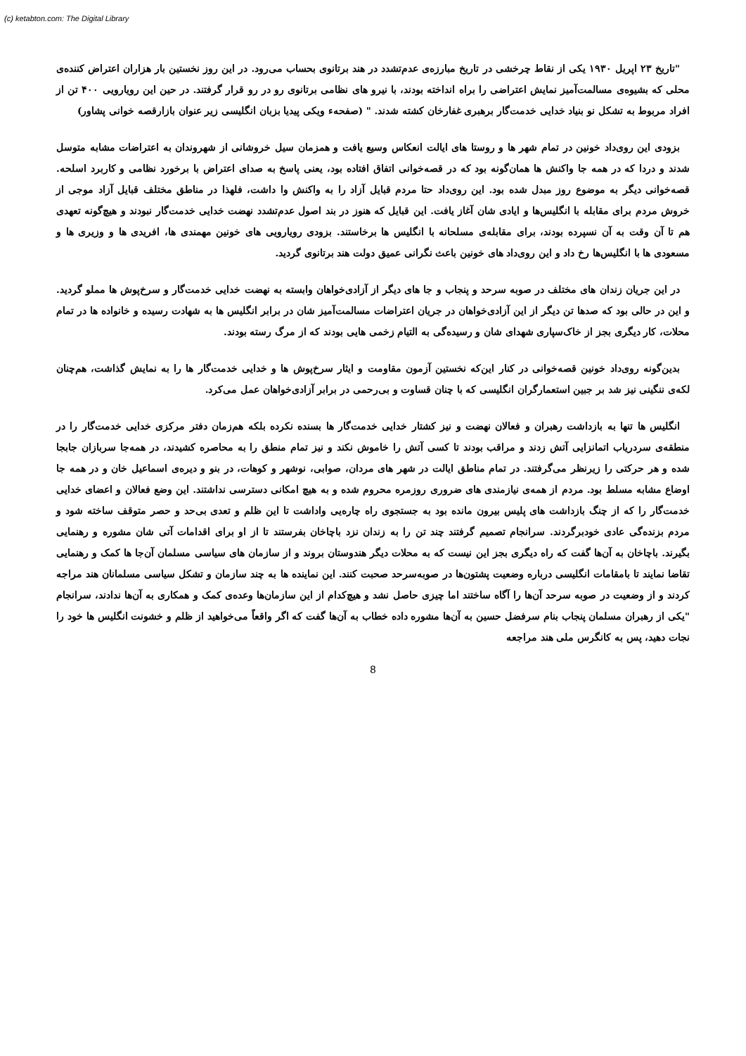(c) ketabton.com: The Digital Library
"تاریخ ۲۳ اپریل ۱۹۳۰ یکی از نقاط چرخشی در تاریخ مبارزه‌ی عدم‌تشدد در هند برتانوی بحساب می‌رود. در این روز نخستین بار هزاران اعتراض کننده‌ی محلی که بشیوه‌ی مسالمت‌آمیز نمایش اعتراضی را براه انداخته بودند، با نیرو های نظامی برتانوی رو در رو قرار گرفتند. در حین این رویارویی ۴۰۰ تن از افراد مربوط به تشکل نو بنیاد خدایی خدمت‌گار برهبری غفارخان کشته شدند. " (صفحهء ویکی پیدیا بزبان انگلیسی زیر عنوان بازارقصه خوانی پشاور)
بزودی این روی‌داد خونین در تمام شهر ها و روستا های ایالت انعکاس وسیع یافت و همزمان سیل خروشانی از شهروندان به اعتراضات مشابه متوسل شدند و دردا که در همه جا واکنش ها همان‌گونه بود که در قصه‌خوانی اتفاق افتاده بود، یعنی پاسخ به صدای اعتراض با برخورد نظامی و کاربرد اسلحه. قصه‌خوانی دیگر به موضوع روز مبدل شده بود. این روی‌داد حتا مردم قبایل آزاد را به واکنش وا داشت، فلهذا در مناطق مختلف قبایل آزاد موجی از خروش مردم برای مقابله با انگلیس‌ها و ایادی شان آغاز یافت. این قبایل که هنوز در بند اصول عدم‌تشدد نهضت خدایی خدمت‌گار نبودند و هیچ‌گونه تعهدی هم تا آن وقت به آن نسپرده بودند، برای مقابله‌ی مسلحانه با انگلیس ها برخاستند. بزودی رویارویی های خونین مهمندی ها، افریدی ها و وزیری ها و مسعودی ها با انگلیس‌ها رخ داد و این روی‌داد های خونین باعث نگرانی عمیق دولت هند برتانوی گردید.
در این جریان زندان های مختلف در صوبه سرحد و پنجاب و جا های دیگر از آزادی‌خواهان وابسته به نهضت خدایی خدمت‌گار و سرخ‌پوش ها مملو گردید. و این در حالی بود که صدها تن دیگر از این آزادی‌خواهان در جریان اعتراضات مسالمت‌آمیز شان در برابر انگلیس ها به شهادت رسیده و خانواده ها در تمام محلات، کار دیگری بجز از خاک‌سپاری شهدای شان و رسیده‌گی به التیام زخمی هایی بودند که از مرگ رسته بودند.
بدین‌گونه روی‌داد خونین قصه‌خوانی در کنار این‌که نخستین آزمون مقاومت و ایثار سرخ‌پوش ها و خدایی خدمت‌گار ها را به نمایش گذاشت، هم‌چنان لکه‌ی ننگینی نیز شد بر جبین استعمارگران انگلیسی که با چنان قساوت و بی‌رحمی در برابر آزادی‌خواهان عمل می‌کرد.
انگلیس ها تنها به بازداشت رهبران و فعالان نهضت و نیز کشتار خدایی خدمت‌گار ها بسنده نکرده بلکه هم‌زمان دفتر مرکزی خدایی خدمت‌گار را در منطقه‌ی سردریاب اتمانزایی آتش زدند و مراقب بودند تا کسی آتش را خاموش نکند و نیز تمام منطق را به محاصره کشیدند، در همه‌جا سربازان جابجا شده و هر حرکتی را زیرنظر می‌گرفتند. در تمام مناطق ایالت در شهر های مردان، صوابی، نوشهر و کوهات، در بنو و دیره‌ی اسماعیل خان و در همه جا اوضاع مشابه مسلط بود. مردم از همه‌ی نیازمندی های ضروری روزمره محروم شده و به هیچ امکانی دسترسی نداشتند. این وضع فعالان و اعضای خدایی خدمت‌گار را که از چنگ بازداشت های پلیس بیرون مانده بود به جستجوی راه چاره‌یی واداشت تا این ظلم و تعدی بی‌حد و حصر متوقف ساخته شود و مردم بزنده‌گی عادی خودبرگردند. سرانجام تصمیم گرفتند چند تن را به زندان نزد باچاخان بفرستند تا از او برای اقدامات آتی شان مشوره و رهنمایی بگیرند. باچاخان به آن‌ها گفت که راه دیگری بجز این نیست که به محلات دیگر هندوستان بروند و از سازمان های سیاسی مسلمان آن‌جا ها کمک و رهنمایی تقاضا نمایند تا بامقامات انگلیسی درباره وضعیت پشتون‌ها در صوبه‌سرحد صحبت کنند. این نماینده ها به چند سازمان و تشکل سیاسی مسلمانان هند مراجه کردند و از وضعیت در صوبه سرحد آن‌ها را آگاه ساختند اما چیزی حاصل نشد و هیچ‌کدام از این سازمان‌ها وعده‌ی کمک و همکاری به آن‌ها ندادند، سرانجام "یکی از رهبران مسلمان پنجاب بنام سرفضل حسین به آن‌ها مشوره داده خطاب به آن‌ها گفت که اگر واقعاً می‌خواهید از ظلم و خشونت انگلیس ها خود را نجات دهید، پس به کانگرس ملی هند مراجعه
8